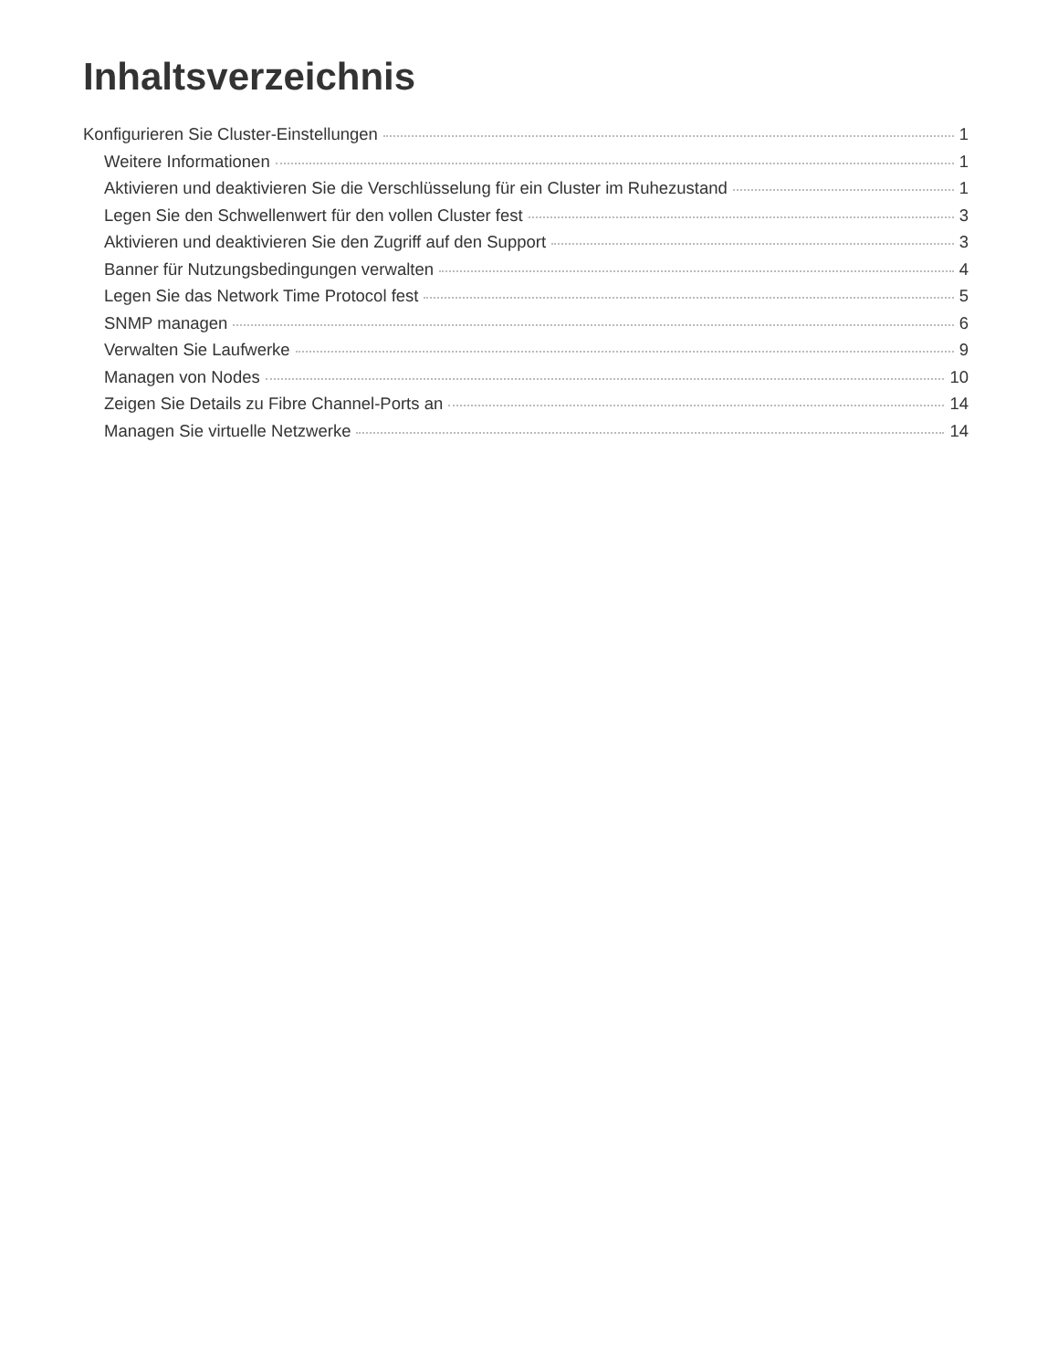Inhaltsverzeichnis
Konfigurieren Sie Cluster-Einstellungen 1
Weitere Informationen 1
Aktivieren und deaktivieren Sie die Verschlüsselung für ein Cluster im Ruhezustand 1
Legen Sie den Schwellenwert für den vollen Cluster fest 3
Aktivieren und deaktivieren Sie den Zugriff auf den Support 3
Banner für Nutzungsbedingungen verwalten 4
Legen Sie das Network Time Protocol fest 5
SNMP managen 6
Verwalten Sie Laufwerke 9
Managen von Nodes 10
Zeigen Sie Details zu Fibre Channel-Ports an 14
Managen Sie virtuelle Netzwerke 14